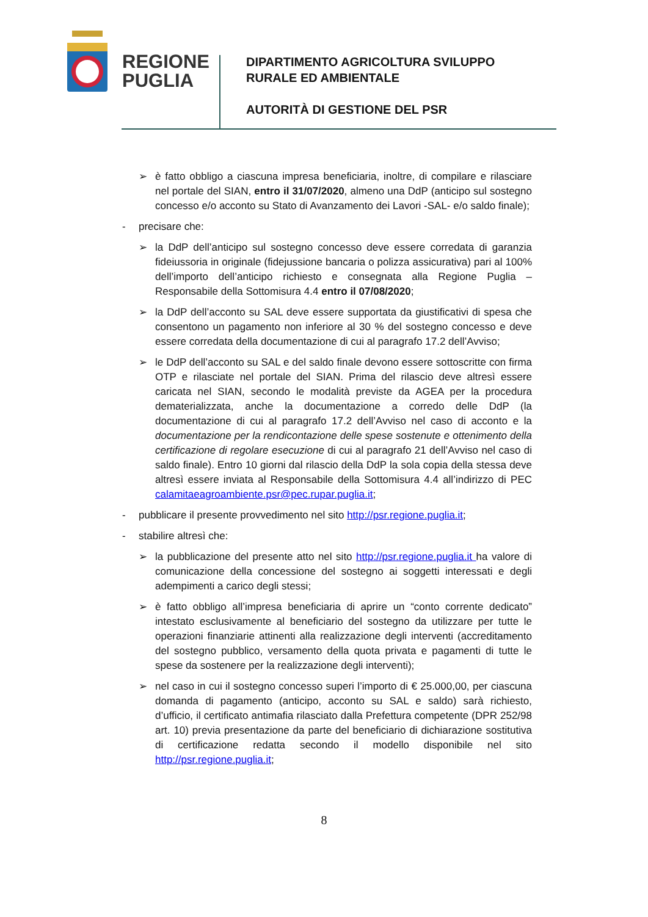REGIONE
PUGLIA
DIPARTIMENTO AGRICOLTURA SVILUPPO
RURALE ED AMBIENTALE
AUTORITÀ DI GESTIONE DEL PSR
➢ è fatto obbligo a ciascuna impresa beneficiaria, inoltre, di compilare e rilasciare nel portale del SIAN, entro il 31/07/2020, almeno una DdP (anticipo sul sostegno concesso e/o acconto su Stato di Avanzamento dei Lavori -SAL- e/o saldo finale);
- precisare che:
➢ la DdP dell’anticipo sul sostegno concesso deve essere corredata di garanzia fideiussoria in originale (fidejussione bancaria o polizza assicurativa) pari al 100% dell’importo dell’anticipo richiesto e consegnata alla Regione Puglia – Responsabile della Sottomisura 4.4 entro il 07/08/2020;
➢ la DdP dell’acconto su SAL deve essere supportata da giustificativi di spesa che consentono un pagamento non inferiore al 30 % del sostegno concesso e deve essere corredata della documentazione di cui al paragrafo 17.2 dell’Avviso;
➢ le DdP dell’acconto su SAL e del saldo finale devono essere sottoscritte con firma OTP e rilasciate nel portale del SIAN. Prima del rilascio deve altresì essere caricata nel SIAN, secondo le modalità previste da AGEA per la procedura dematerializzata, anche la documentazione a corredo delle DdP (la documentazione di cui al paragrafo 17.2 dell’Avviso nel caso di acconto e la documentazione per la rendicontazione delle spese sostenute e ottenimento della certificazione di regolare esecuzione di cui al paragrafo 21 dell’Avviso nel caso di saldo finale). Entro 10 giorni dal rilascio della DdP la sola copia della stessa deve altresì essere inviata al Responsabile della Sottomisura 4.4 all’indirizzo di PEC calamitaeagroambiente.psr@pec.rupar.puglia.it;
- pubblicare il presente provvedimento nel sito http://psr.regione.puglia.it;
- stabilire altresì che:
➢ la pubblicazione del presente atto nel sito http://psr.regione.puglia.it ha valore di comunicazione della concessione del sostegno ai soggetti interessati e degli adempimenti a carico degli stessi;
➢ è fatto obbligo all’impresa beneficiaria di aprire un “conto corrente dedicato” intestato esclusivamente al beneficiario del sostegno da utilizzare per tutte le operazioni finanziarie attinenti alla realizzazione degli interventi (accreditamento del sostegno pubblico, versamento della quota privata e pagamenti di tutte le spese da sostenere per la realizzazione degli interventi);
➢ nel caso in cui il sostegno concesso superi l’importo di € 25.000,00, per ciascuna domanda di pagamento (anticipo, acconto su SAL e saldo) sarà richiesto, d’ufficio, il certificato antimafia rilasciato dalla Prefettura competente (DPR 252/98 art. 10) previa presentazione da parte del beneficiario di dichiarazione sostitutiva di certificazione redatta secondo il modello disponibile nel sito http://psr.regione.puglia.it;
8